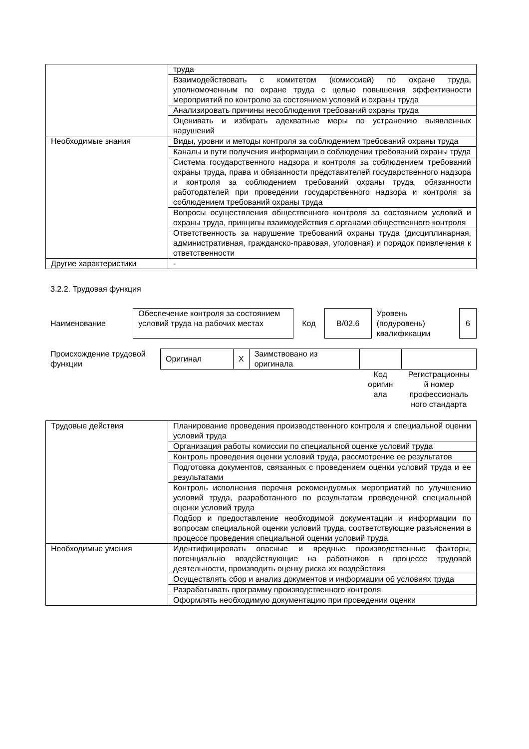| | труда |
| | Взаимодействовать с комитетом (комиссией) по охране труда, уполномоченным по охране труда с целью повышения эффективности мероприятий по контролю за состоянием условий и охраны труда |
| | Анализировать причины несоблюдения требований охраны труда |
| | Оценивать и избирать адекватные меры по устранению выявленных нарушений |
| Необходимые знания | Виды, уровни и методы контроля за соблюдением требований охраны труда |
| | Каналы и пути получения информации о соблюдении требований охраны труда |
| | Система государственного надзора и контроля за соблюдением требований охраны труда, права и обязанности представителей государственного надзора и контроля за соблюдением требований охраны труда, обязанности работодателей при проведении государственного надзора и контроля за соблюдением требований охраны труда |
| | Вопросы осуществления общественного контроля за состоянием условий и охраны труда, принципы взаимодействия с органами общественного контроля |
| | Ответственность за нарушение требований охраны труда (дисциплинарная, административная, гражданско-правовая, уголовная) и порядок привлечения к ответственности |
| Другие характеристики | - |
3.2.2. Трудовая функция
| Наименование | Обеспечение контроля за состоянием условий труда на рабочих местах | Код | B/02.6 | Уровень (подуровень) квалификации | 6 |
| Происхождение трудовой функции | Оригинал | X | Заимствовано из оригинала | | |
| | | | | Код оригин ала | Регистрационны й номер профессиональ ного стандарта |
| Трудовые действия | Планирование проведения производственного контроля и специальной оценки условий труда |
| | Организация работы комиссии по специальной оценке условий труда |
| | Контроль проведения оценки условий труда, рассмотрение ее результатов |
| | Подготовка документов, связанных с проведением оценки условий труда и ее результатами |
| | Контроль исполнения перечня рекомендуемых мероприятий по улучшению условий труда, разработанного по результатам проведенной специальной оценки условий труда |
| | Подбор и предоставление необходимой документации и информации по вопросам специальной оценки условий труда, соответствующие разъяснения в процессе проведения специальной оценки условий труда |
| Необходимые умения | Идентифицировать опасные и вредные производственные факторы, потенциально воздействующие на работников в процессе трудовой деятельности, производить оценку риска их воздействия |
| | Осуществлять сбор и анализ документов и информации об условиях труда |
| | Разрабатывать программу производственного контроля |
| | Оформлять необходимую документацию при проведении оценки |